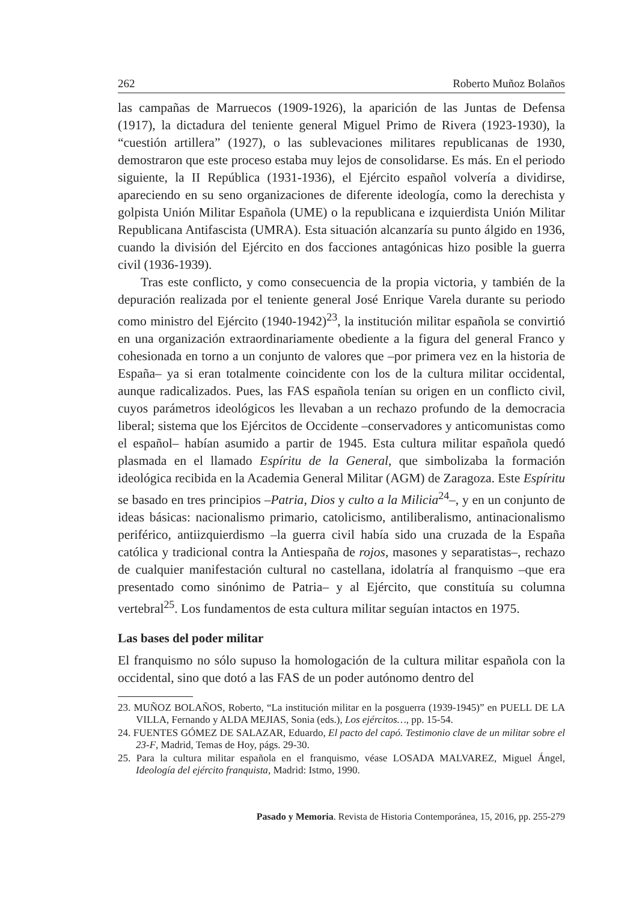262 Roberto Muñoz Bolaños
las campañas de Marruecos (1909-1926), la aparición de las Juntas de Defensa (1917), la dictadura del teniente general Miguel Primo de Rivera (1923-1930), la “cuestión artillera” (1927), o las sublevaciones militares republicanas de 1930, demostraron que este proceso estaba muy lejos de consolidarse. Es más. En el periodo siguiente, la II República (1931-1936), el Ejército español volvería a dividirse, apareciendo en su seno organizaciones de diferente ideología, como la derechista y golpista Unión Militar Española (UME) o la republicana e izquierdista Unión Militar Republicana Antifascista (UMRA). Esta situación alcanzaría su punto álgido en 1936, cuando la división del Ejército en dos facciones antagónicas hizo posible la guerra civil (1936-1939).
Tras este conflicto, y como consecuencia de la propia victoria, y también de la depuración realizada por el teniente general José Enrique Varela durante su periodo como ministro del Ejército (1940-1942)<sup>23</sup>, la institución militar española se convirtió en una organización extraordinariamente obediente a la figura del general Franco y cohesionada en torno a un conjunto de valores que –por primera vez en la historia de España– ya si eran totalmente coincidente con los de la cultura militar occidental, aunque radicalizados. Pues, las FAS española tenían su origen en un conflicto civil, cuyos parámetros ideológicos les llevaban a un rechazo profundo de la democracia liberal; sistema que los Ejércitos de Occidente –conservadores y anticomunistas como el español– habían asumido a partir de 1945. Esta cultura militar española quedó plasmada en el llamado Espíritu de la General, que simbolizaba la formación ideológica recibida en la Academia General Militar (AGM) de Zaragoza. Este Espíritu se basado en tres principios –Patria, Dios y culto a la Milicia<sup>24</sup>–, y en un conjunto de ideas básicas: nacionalismo primario, catolicismo, antiliberalismo, antinacionalismo periférico, antiizquierdismo –la guerra civil había sido una cruzada de la España católica y tradicional contra la Antiespaña de rojos, masones y separatistas–, rechazo de cualquier manifestación cultural no castellana, idolatría al franquismo –que era presentado como sinónimo de Patria– y al Ejército, que constituía su columna vertebral<sup>25</sup>. Los fundamentos de esta cultura militar seguían intactos en 1975.
Las bases del poder militar
El franquismo no sólo supuso la homologación de la cultura militar española con la occidental, sino que dotó a las FAS de un poder autónomo dentro del
23. MUÑOZ BOLAÑOS, Roberto, “La institución militar en la posguerra (1939-1945)” en PUELL DE LA VILLA, Fernando y ALDA MEJIAS, Sonia (eds.), Los ejércitos…, pp. 15-54.
24. FUENTES GÓMEZ DE SALAZAR, Eduardo, El pacto del capó. Testimonio clave de un militar sobre el 23-F, Madrid, Temas de Hoy, págs. 29-30.
25. Para la cultura militar española en el franquismo, véase LOSADA MALVAREZ, Miguel Ángel, Ideología del ejército franquista, Madrid: Istmo, 1990.
Pasado y Memoria. Revista de Historia Contemporánea, 15, 2016, pp. 255-279